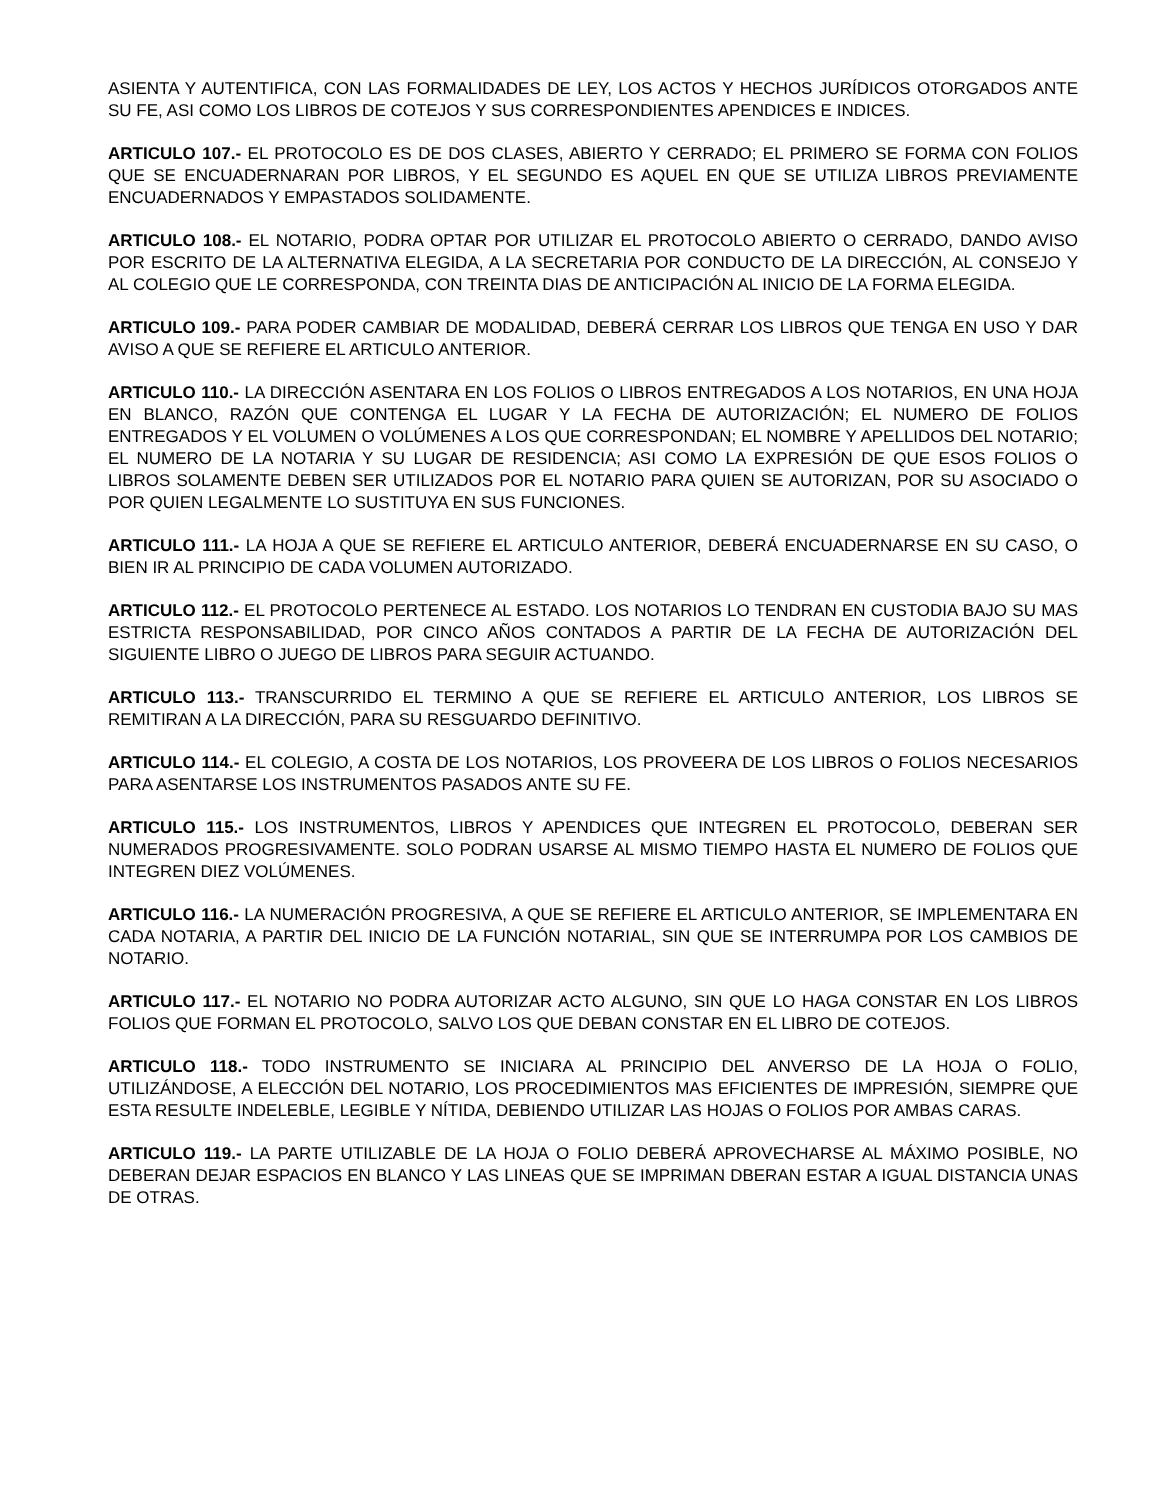ASIENTA Y AUTENTIFICA, CON LAS FORMALIDADES DE LEY, LOS ACTOS Y HECHOS JURÍDICOS OTORGADOS ANTE SU FE, ASI COMO LOS LIBROS DE COTEJOS Y SUS CORRESPONDIENTES APENDICES E INDICES.
ARTICULO 107.- EL PROTOCOLO ES DE DOS CLASES, ABIERTO Y CERRADO; EL PRIMERO SE FORMA CON FOLIOS QUE SE ENCUADERNARAN POR LIBROS, Y EL SEGUNDO ES AQUEL EN QUE SE UTILIZA LIBROS PREVIAMENTE ENCUADERNADOS Y EMPASTADOS SOLIDAMENTE.
ARTICULO 108.- EL NOTARIO, PODRA OPTAR POR UTILIZAR EL PROTOCOLO ABIERTO O CERRADO, DANDO AVISO POR ESCRITO DE LA ALTERNATIVA ELEGIDA, A LA SECRETARIA POR CONDUCTO DE LA DIRECCIÓN, AL CONSEJO Y AL COLEGIO QUE LE CORRESPONDA, CON TREINTA DIAS DE ANTICIPACIÓN AL INICIO DE LA FORMA ELEGIDA.
ARTICULO 109.- PARA PODER CAMBIAR DE MODALIDAD, DEBERÁ CERRAR LOS LIBROS QUE TENGA EN USO Y DAR AVISO A QUE SE REFIERE EL ARTICULO ANTERIOR.
ARTICULO 110.- LA DIRECCIÓN ASENTARA EN LOS FOLIOS O LIBROS ENTREGADOS A LOS NOTARIOS, EN UNA HOJA EN BLANCO, RAZÓN QUE CONTENGA EL LUGAR Y LA FECHA DE AUTORIZACIÓN; EL NUMERO DE FOLIOS ENTREGADOS Y EL VOLUMEN O VOLÚMENES A LOS QUE CORRESPONDAN; EL NOMBRE Y APELLIDOS DEL NOTARIO; EL NUMERO DE LA NOTARIA Y SU LUGAR DE RESIDENCIA; ASI COMO LA EXPRESIÓN DE QUE ESOS FOLIOS O LIBROS SOLAMENTE DEBEN SER UTILIZADOS POR EL NOTARIO PARA QUIEN SE AUTORIZAN, POR SU ASOCIADO O POR QUIEN LEGALMENTE LO SUSTITUYA EN SUS FUNCIONES.
ARTICULO 111.- LA HOJA A QUE SE REFIERE EL ARTICULO ANTERIOR, DEBERÁ ENCUADERNARSE EN SU CASO, O BIEN IR AL PRINCIPIO DE CADA VOLUMEN AUTORIZADO.
ARTICULO 112.- EL PROTOCOLO PERTENECE AL ESTADO. LOS NOTARIOS LO TENDRAN EN CUSTODIA BAJO SU MAS ESTRICTA RESPONSABILIDAD, POR CINCO AÑOS CONTADOS A PARTIR DE LA FECHA DE AUTORIZACIÓN DEL SIGUIENTE LIBRO O JUEGO DE LIBROS PARA SEGUIR ACTUANDO.
ARTICULO 113.- TRANSCURRIDO EL TERMINO A QUE SE REFIERE EL ARTICULO ANTERIOR, LOS LIBROS SE REMITIRAN A LA DIRECCIÓN, PARA SU RESGUARDO DEFINITIVO.
ARTICULO 114.- EL COLEGIO, A COSTA DE LOS NOTARIOS, LOS PROVEERA DE LOS LIBROS O FOLIOS NECESARIOS PARA ASENTARSE LOS INSTRUMENTOS PASADOS ANTE SU FE.
ARTICULO 115.- LOS INSTRUMENTOS, LIBROS Y APENDICES QUE INTEGREN EL PROTOCOLO, DEBERAN SER NUMERADOS PROGRESIVAMENTE. SOLO PODRAN USARSE AL MISMO TIEMPO HASTA EL NUMERO DE FOLIOS QUE INTEGREN DIEZ VOLÚMENES.
ARTICULO 116.- LA NUMERACIÓN PROGRESIVA, A QUE SE REFIERE EL ARTICULO ANTERIOR, SE IMPLEMENTARA EN CADA NOTARIA, A PARTIR DEL INICIO DE LA FUNCIÓN NOTARIAL, SIN QUE SE INTERRUMPA POR LOS CAMBIOS DE NOTARIO.
ARTICULO 117.- EL NOTARIO NO PODRA AUTORIZAR ACTO ALGUNO, SIN QUE LO HAGA CONSTAR EN LOS LIBROS FOLIOS QUE FORMAN EL PROTOCOLO, SALVO LOS QUE DEBAN CONSTAR EN EL LIBRO DE COTEJOS.
ARTICULO 118.- TODO INSTRUMENTO SE INICIARA AL PRINCIPIO DEL ANVERSO DE LA HOJA O FOLIO, UTILIZÁNDOSE, A ELECCIÓN DEL NOTARIO, LOS PROCEDIMIENTOS MAS EFICIENTES DE IMPRESIÓN, SIEMPRE QUE ESTA RESULTE INDELEBLE, LEGIBLE Y NÍTIDA, DEBIENDO UTILIZAR LAS HOJAS O FOLIOS POR AMBAS CARAS.
ARTICULO 119.- LA PARTE UTILIZABLE DE LA HOJA O FOLIO DEBERÁ APROVECHARSE AL MÁXIMO POSIBLE, NO DEBERAN DEJAR ESPACIOS EN BLANCO Y LAS LINEAS QUE SE IMPRIMAN DBERAN ESTAR A IGUAL DISTANCIA UNAS DE OTRAS.